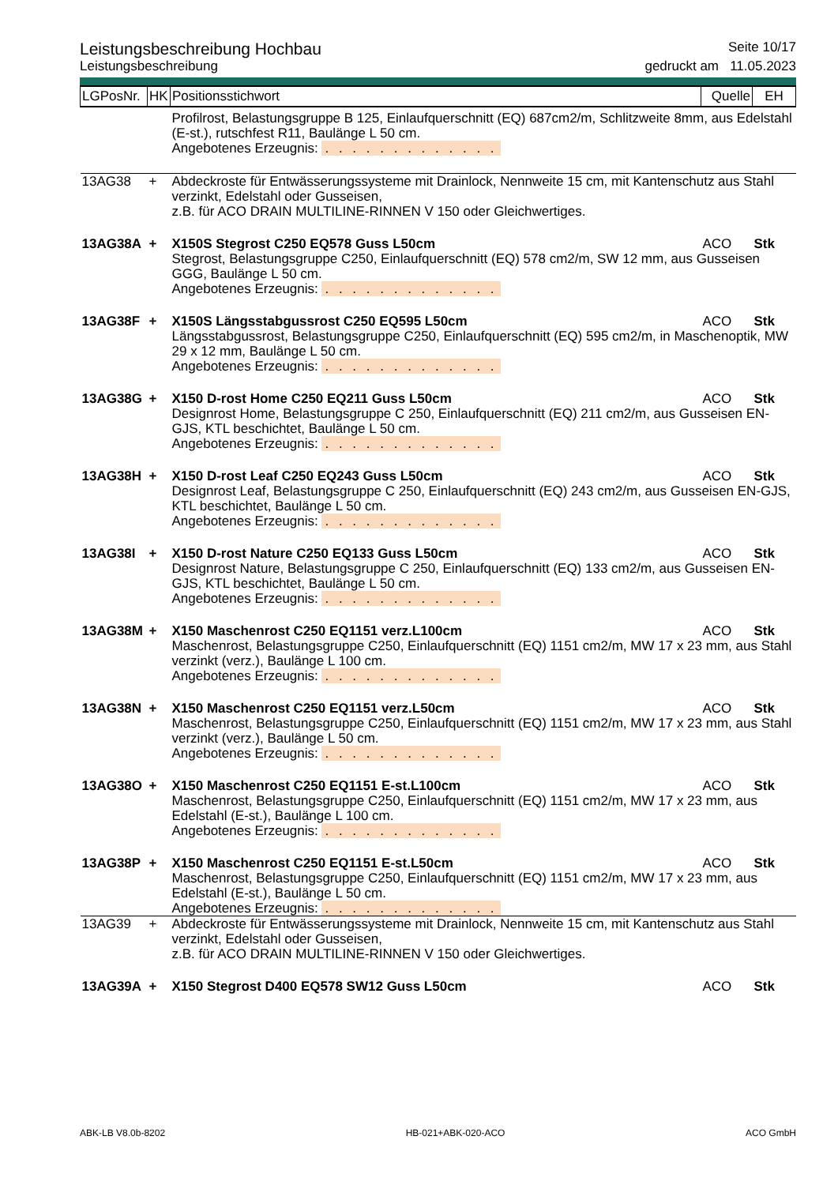Leistungsbeschreibung Hochbau Seite 10/17
Leistungsbeschreibung gedruckt am 11.05.2023
| LGPosNr. | HK | Positionsstichwort | Quelle | EH |
| --- | --- | --- | --- | --- |
| | | Profilrost, Belastungsgruppe B 125, Einlaufquerschnitt (EQ) 687cm2/m, Schlitzweite 8mm, aus Edelstahl (E-st.), rutschfest R11, Baulänge L 50 cm. Angebotenes Erzeugnis: . . . . . . . . . . . . . | | |
| 13AG38 | + | Abdeckroste für Entwässerungssysteme mit Drainlock, Nennweite 15 cm, mit Kantenschutz aus Stahl verzinkt, Edelstahl oder Gusseisen, z.B. für ACO DRAIN MULTILINE-RINNEN V 150 oder Gleichwertiges. | | |
| 13AG38A | + | X150S Stegrost C250 EQ578 Guss L50cm | ACO | Stk |
| | | Stegrost, Belastungsgruppe C250, Einlaufquerschnitt (EQ) 578 cm2/m, SW 12 mm, aus Gusseisen GGG, Baulänge L 50 cm. Angebotenes Erzeugnis: . . . . . . . . . . . . . | | |
| 13AG38F | + | X150S Längsstabgussrost C250 EQ595 L50cm | ACO | Stk |
| | | Längsstabgussrost, Belastungsgruppe C250, Einlaufquerschnitt (EQ) 595 cm2/m, in Maschenoptik, MW 29 x 12 mm, Baulänge L 50 cm. Angebotenes Erzeugnis: . . . . . . . . . . . . . | | |
| 13AG38G | + | X150 D-rost Home C250 EQ211 Guss L50cm | ACO | Stk |
| | | Designrost Home, Belastungsgruppe C 250, Einlaufquerschnitt (EQ) 211 cm2/m, aus Gusseisen EN-GJS, KTL beschichtet, Baulänge L 50 cm. Angebotenes Erzeugnis: . . . . . . . . . . . . . | | |
| 13AG38H | + | X150 D-rost Leaf C250 EQ243 Guss L50cm | ACO | Stk |
| | | Designrost Leaf, Belastungsgruppe C 250, Einlaufquerschnitt (EQ) 243 cm2/m, aus Gusseisen EN-GJS, KTL beschichtet, Baulänge L 50 cm. Angebotenes Erzeugnis: . . . . . . . . . . . . . | | |
| 13AG38I | + | X150 D-rost Nature C250 EQ133 Guss L50cm | ACO | Stk |
| | | Designrost Nature, Belastungsgruppe C 250, Einlaufquerschnitt (EQ) 133 cm2/m, aus Gusseisen EN-GJS, KTL beschichtet, Baulänge L 50 cm. Angebotenes Erzeugnis: . . . . . . . . . . . . . | | |
| 13AG38M | + | X150 Maschenrost C250 EQ1151 verz.L100cm | ACO | Stk |
| | | Maschenrost, Belastungsgruppe C250, Einlaufquerschnitt (EQ) 1151 cm2/m, MW 17 x 23 mm, aus Stahl verzinkt (verz.), Baulänge L 100 cm. Angebotenes Erzeugnis: . . . . . . . . . . . . . | | |
| 13AG38N | + | X150 Maschenrost C250 EQ1151 verz.L50cm | ACO | Stk |
| | | Maschenrost, Belastungsgruppe C250, Einlaufquerschnitt (EQ) 1151 cm2/m, MW 17 x 23 mm, aus Stahl verzinkt (verz.), Baulänge L 50 cm. Angebotenes Erzeugnis: . . . . . . . . . . . . . | | |
| 13AG38O | + | X150 Maschenrost C250 EQ1151 E-st.L100cm | ACO | Stk |
| | | Maschenrost, Belastungsgruppe C250, Einlaufquerschnitt (EQ) 1151 cm2/m, MW 17 x 23 mm, aus Edelstahl (E-st.), Baulänge L 100 cm. Angebotenes Erzeugnis: . . . . . . . . . . . . . | | |
| 13AG38P | + | X150 Maschenrost C250 EQ1151 E-st.L50cm | ACO | Stk |
| | | Maschenrost, Belastungsgruppe C250, Einlaufquerschnitt (EQ) 1151 cm2/m, MW 17 x 23 mm, aus Edelstahl (E-st.), Baulänge L 50 cm. Angebotenes Erzeugnis: . . . . . . . . . . . . . | | |
| 13AG39 | + | Abdeckroste für Entwässerungssysteme mit Drainlock, Nennweite 15 cm, mit Kantenschutz aus Stahl verzinkt, Edelstahl oder Gusseisen, z.B. für ACO DRAIN MULTILINE-RINNEN V 150 oder Gleichwertiges. | | |
| 13AG39A | + | X150 Stegrost D400 EQ578 SW12 Guss L50cm | ACO | Stk |
ABK-LB V8.0b-8202 HB-021+ABK-020-ACO ACO GmbH